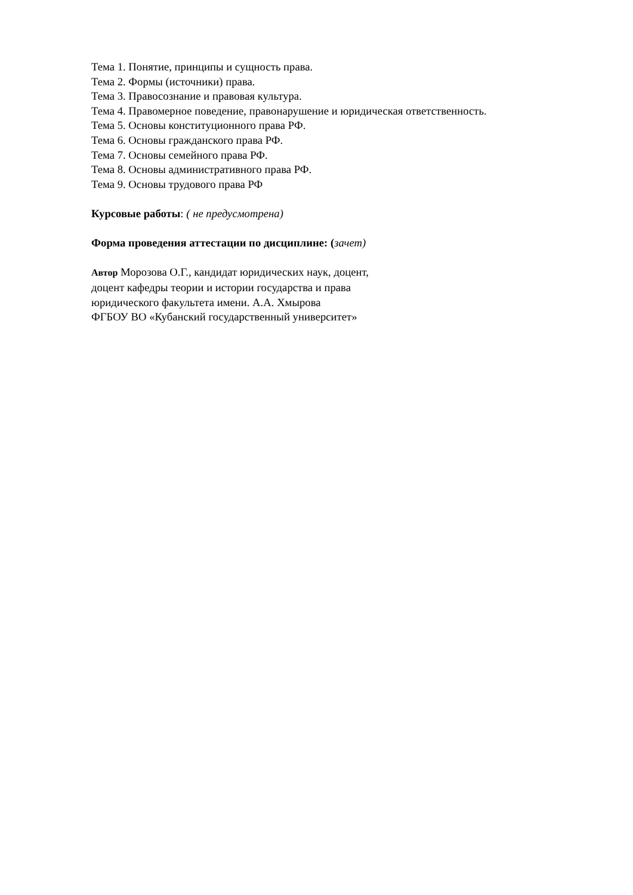Тема 1. Понятие, принципы и сущность права.
Тема 2. Формы (источники) права.
Тема 3. Правосознание и правовая культура.
Тема 4. Правомерное поведение, правонарушение и юридическая ответственность.
Тема 5. Основы конституционного права РФ.
Тема 6. Основы гражданского права РФ.
Тема 7. Основы семейного права РФ.
Тема 8. Основы административного права РФ.
Тема 9. Основы трудового права РФ
Курсовые работы: ( не предусмотрена)
Форма проведения аттестации по дисциплине: (зачет)
Автор Морозова О.Г., кандидат юридических наук, доцент,
доцент кафедры теории и истории государства и права
юридического факультета имени. А.А. Хмырова
ФГБОУ ВО «Кубанский государственный университет»